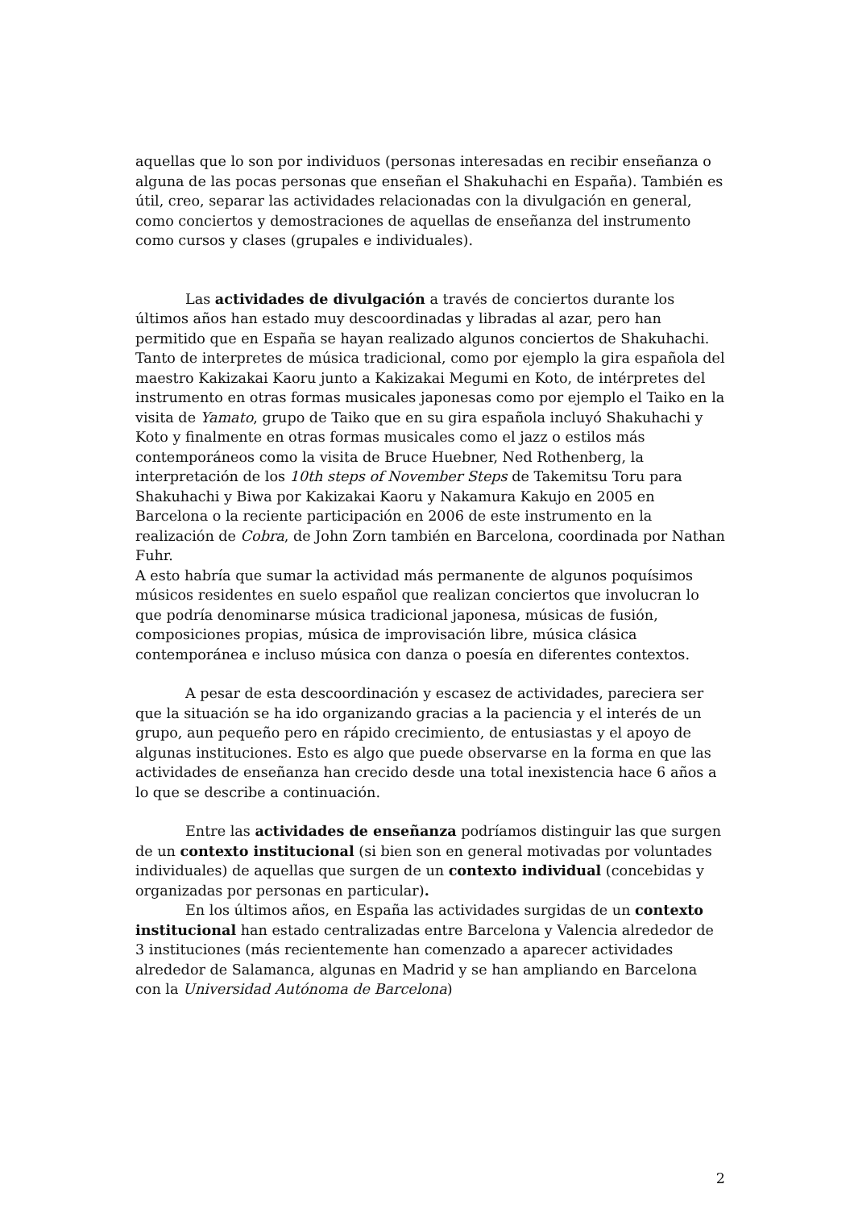aquellas que lo son por individuos (personas interesadas en recibir enseñanza o alguna de las pocas personas que enseñan el Shakuhachi en España). También es útil, creo, separar las actividades relacionadas con la divulgación en general, como conciertos y demostraciones de aquellas de enseñanza del instrumento como cursos y clases (grupales e individuales).
Las actividades de divulgación a través de conciertos durante los últimos años han estado muy descoordinadas y libradas al azar, pero han permitido que en España se hayan realizado algunos conciertos de Shakuhachi. Tanto de interpretes de música tradicional, como por ejemplo la gira española del maestro Kakizakai Kaoru junto a Kakizakai Megumi en Koto, de intérpretes del instrumento en otras formas musicales japonesas como por ejemplo el Taiko en la visita de Yamato, grupo de Taiko que en su gira española incluyó Shakuhachi y Koto y finalmente en otras formas musicales como el jazz o estilos más contemporáneos como la visita de Bruce Huebner, Ned Rothenberg, la interpretación de los 10th steps of November Steps de Takemitsu Toru para Shakuhachi y Biwa por Kakizakai Kaoru y Nakamura Kakujo en 2005 en Barcelona o la reciente participación en 2006 de este instrumento en la realización de Cobra, de John Zorn también en Barcelona, coordinada por Nathan Fuhr.
A esto habría que sumar la actividad más permanente de algunos poquísimos músicos residentes en suelo español que realizan conciertos que involucran lo que podría denominarse música tradicional japonesa, músicas de fusión, composiciones propias, música de improvisación libre, música clásica contemporánea e incluso música con danza o poesía en diferentes contextos.
A pesar de esta descoordinación y escasez de actividades, pareciera ser que la situación se ha ido organizando gracias a la paciencia y el interés de un grupo, aun pequeño pero en rápido crecimiento, de entusiastas y el apoyo de algunas instituciones. Esto es algo que puede observarse en la forma en que las actividades de enseñanza han crecido desde una total inexistencia hace 6 años a lo que se describe a continuación.
Entre las actividades de enseñanza podríamos distinguir las que surgen de un contexto institucional (si bien son en general motivadas por voluntades individuales) de aquellas que surgen de un contexto individual (concebidas y organizadas por personas en particular).
En los últimos años, en España las actividades surgidas de un contexto institucional han estado centralizadas entre Barcelona y Valencia alrededor de 3 instituciones (más recientemente han comenzado a aparecer actividades alrededor de Salamanca, algunas en Madrid y se han ampliando en Barcelona con la Universidad Autónoma de Barcelona)
2